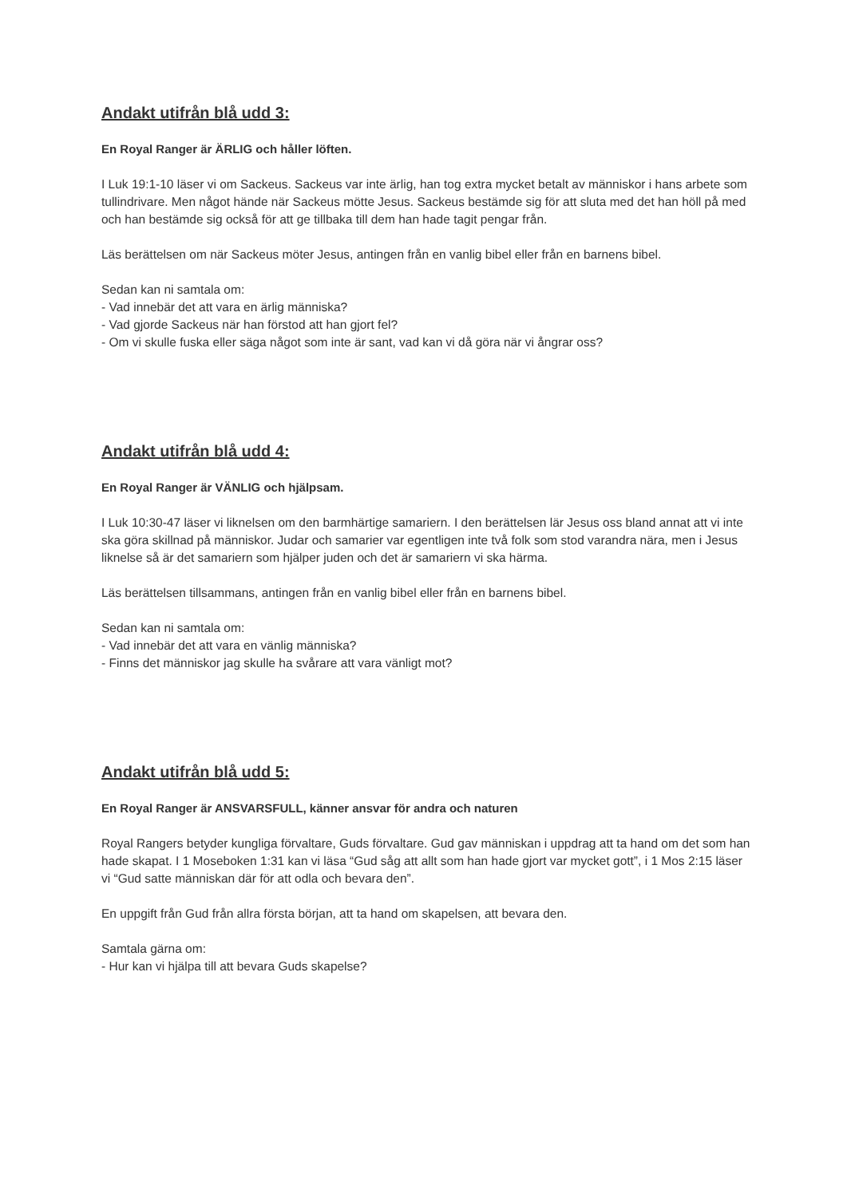Andakt utifrån blå udd 3:
En Royal Ranger är ÄRLIG och håller löften.
I Luk 19:1-10 läser vi om Sackeus. Sackeus var inte ärlig, han tog extra mycket betalt av människor i hans arbete som tullindrivare. Men något hände när Sackeus mötte Jesus. Sackeus bestämde sig för att sluta med det han höll på med och han bestämde sig också för att ge tillbaka till dem han hade tagit pengar från.
Läs berättelsen om när Sackeus möter Jesus, antingen från en vanlig bibel eller från en barnens bibel.
Sedan kan ni samtala om:
- Vad innebär det att vara en ärlig människa?
- Vad gjorde Sackeus när han förstod att han gjort fel?
- Om vi skulle fuska eller säga något som inte är sant, vad kan vi då göra när vi ångrar oss?
Andakt utifrån blå udd 4:
En Royal Ranger är VÄNLIG och hjälpsam.
I Luk 10:30-47 läser vi liknelsen om den barmhärtige samariern. I den berättelsen lär Jesus oss bland annat att vi inte ska göra skillnad på människor. Judar och samarier var egentligen inte två folk som stod varandra nära, men i Jesus liknelse så är det samariern som hjälper juden och det är samariern vi ska härma.
Läs berättelsen tillsammans, antingen från en vanlig bibel eller från en barnens bibel.
Sedan kan ni samtala om:
- Vad innebär det att vara en vänlig människa?
- Finns det människor jag skulle ha svårare att vara vänligt mot?
Andakt utifrån blå udd 5:
En Royal Ranger är ANSVARSFULL, känner ansvar för andra och naturen
Royal Rangers betyder kungliga förvaltare, Guds förvaltare. Gud gav människan i uppdrag att ta hand om det som han hade skapat. I 1 Moseboken 1:31 kan vi läsa “Gud såg att allt som han hade gjort var mycket gott”, i 1 Mos 2:15 läser vi “Gud satte människan där för att odla och bevara den”.
En uppgift från Gud från allra första början, att ta hand om skapelsen, att bevara den.
Samtala gärna om:
- Hur kan vi hjälpa till att bevara Guds skapelse?